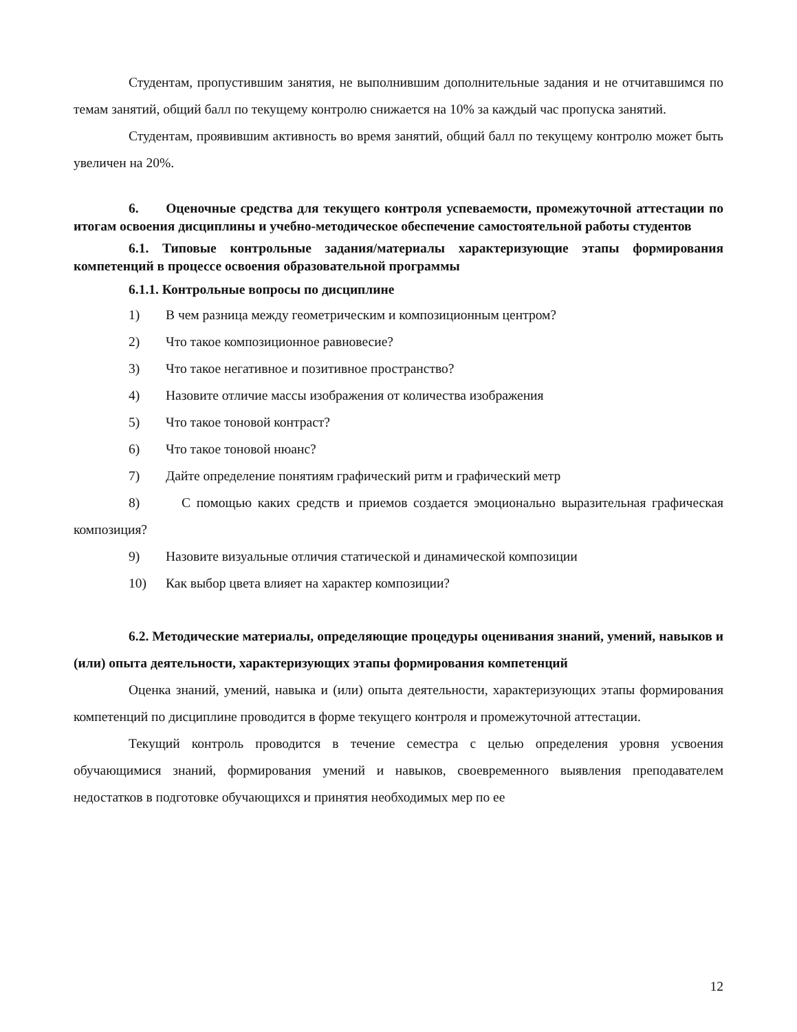Студентам, пропустившим занятия, не выполнившим дополнительные задания и не отчитавшимся по темам занятий, общий балл по текущему контролю снижается на 10% за каждый час пропуска занятий.
Студентам, проявившим активность во время занятий, общий балл по текущему контролю может быть увеличен на 20%.
6. Оценочные средства для текущего контроля успеваемости, промежуточной аттестации по итогам освоения дисциплины и учебно-методическое обеспечение самостоятельной работы студентов
6.1. Типовые контрольные задания/материалы характеризующие этапы формирования компетенций в процессе освоения образовательной программы
6.1.1. Контрольные вопросы по дисциплине
1) В чем разница между геометрическим и композиционным центром?
2) Что такое композиционное равновесие?
3) Что такое негативное и позитивное пространство?
4) Назовите отличие массы изображения от количества изображения
5) Что такое тоновой контраст?
6) Что такое тоновой нюанс?
7) Дайте определение понятиям графический ритм и графический метр
8) С помощью каких средств и приемов создается эмоционально выразительная графическая композиция?
9) Назовите визуальные отличия статической и динамической композиции
10) Как выбор цвета влияет на характер композиции?
6.2. Методические материалы, определяющие процедуры оценивания знаний, умений, навыков и (или) опыта деятельности, характеризующих этапы формирования компетенций
Оценка знаний, умений, навыка и (или) опыта деятельности, характеризующих этапы формирования компетенций по дисциплине проводится в форме текущего контроля и промежуточной аттестации.
Текущий контроль проводится в течение семестра с целью определения уровня усвоения обучающимися знаний, формирования умений и навыков, своевременного выявления преподавателем недостатков в подготовке обучающихся и принятия необходимых мер по ее
12